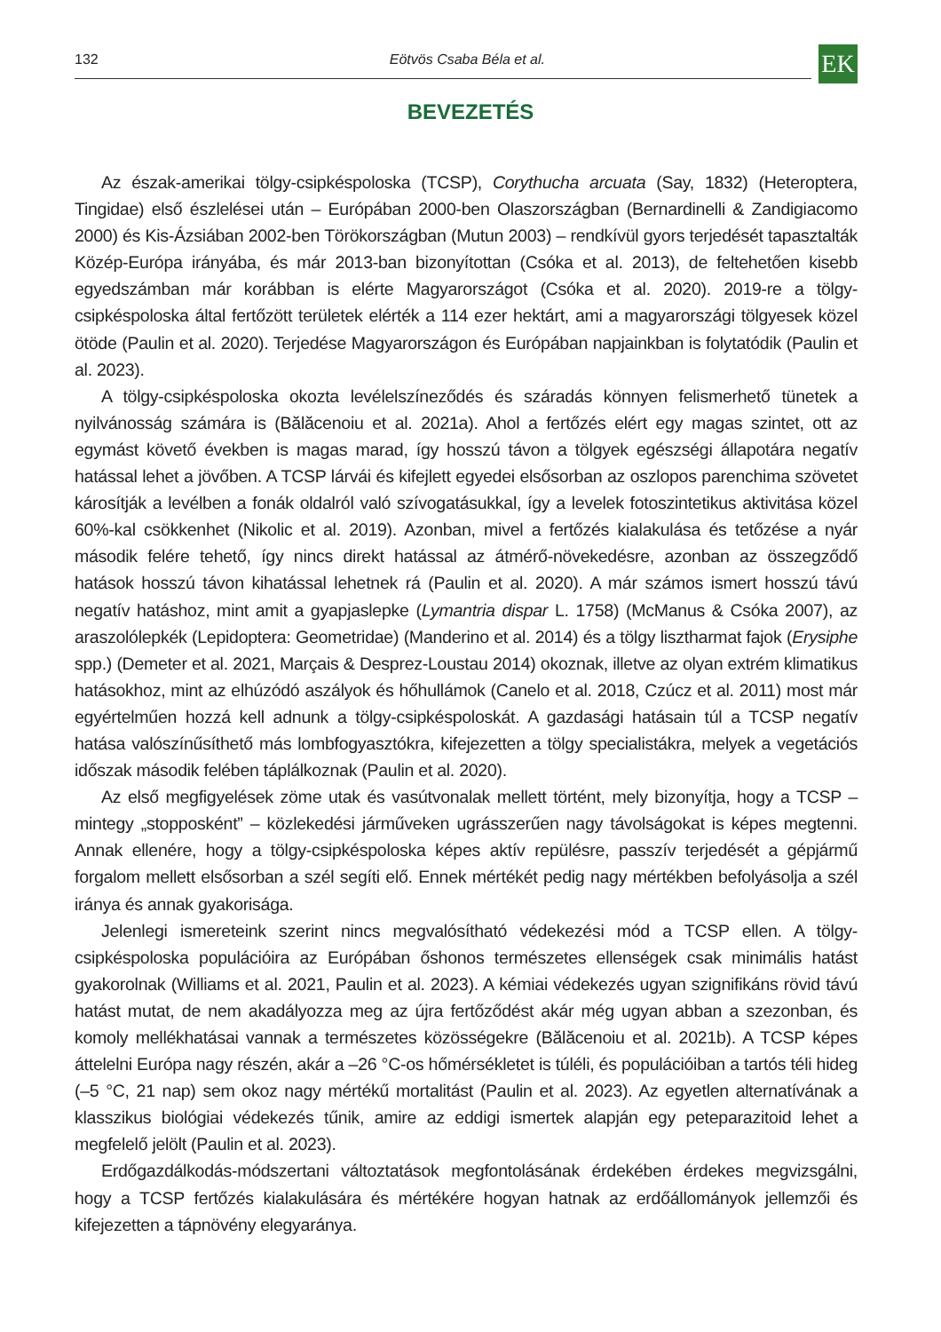132 Eötvös Csaba Béla et al. EK
BEVEZETÉS
Az észak-amerikai tölgy-csipkéspoloska (TCSP), Corythucha arcuata (Say, 1832) (Heteroptera, Tingidae) első észlelései után – Európában 2000-ben Olaszországban (Bernardinelli & Zandigiacomo 2000) és Kis-Ázsiában 2002-ben Törökországban (Mutun 2003) – rendkívül gyors terjedését tapasztalták Közép-Európa irányába, és már 2013-ban bizonyítottan (Csóka et al. 2013), de feltehetően kisebb egyedszámban már korábban is elérte Magyarországot (Csóka et al. 2020). 2019-re a tölgy-csipkéspoloska által fertőzött területek elérték a 114 ezer hektárt, ami a magyarországi tölgyesek közel ötöde (Paulin et al. 2020). Terjedése Magyarországon és Európában napjainkban is folytatódik (Paulin et al. 2023).
A tölgy-csipkéspoloska okozta levélelszíneződés és száradás könnyen felismerhető tünetek a nyilvánosság számára is (Bălăcenoiu et al. 2021a). Ahol a fertőzés elért egy magas szintet, ott az egymást követő években is magas marad, így hosszú távon a tölgyek egészségi állapotára negatív hatással lehet a jövőben. A TCSP lárvái és kifejlett egyedei elsősorban az oszlopos parenchima szövetet károsítják a levélben a fonák oldalról való szívogatásukkal, így a levelek fotoszintetikus aktivitása közel 60%-kal csökkenhet (Nikolic et al. 2019). Azonban, mivel a fertőzés kialakulása és tetőzése a nyár második felére tehető, így nincs direkt hatással az átmérő-növekedésre, azonban az összegződő hatások hosszú távon kihatással lehetnek rá (Paulin et al. 2020). A már számos ismert hosszú távú negatív hatáshoz, mint amit a gyapjaslepke (Lymantria dispar L. 1758) (McManus & Csóka 2007), az araszolólepkék (Lepidoptera: Geometridae) (Manderino et al. 2014) és a tölgy lisztharmat fajok (Erysiphe spp.) (Demeter et al. 2021, Marçais & Desprez-Loustau 2014) okoznak, illetve az olyan extrém klimatikus hatásokhoz, mint az elhúzódó aszályok és hőhullámok (Canelo et al. 2018, Czúcz et al. 2011) most már egyértelműen hozzá kell adnunk a tölgy-csipkéspoloskát. A gazdasági hatásain túl a TCSP negatív hatása valószínűsíthető más lombfogyasztókra, kifejezetten a tölgy specialistákra, melyek a vegetációs időszak második felében táplálkoznak (Paulin et al. 2020).
Az első megfigyelések zöme utak és vasútvonalak mellett történt, mely bizonyítja, hogy a TCSP – mintegy „stopposként” – közlekedési járműveken ugrásszerűen nagy távolságokat is képes megtenni. Annak ellenére, hogy a tölgy-csipkéspoloska képes aktív repülésre, passzív terjedését a gépjármű forgalom mellett elsősorban a szél segíti elő. Ennek mértékét pedig nagy mértékben befolyásolja a szél iránya és annak gyakorisága.
Jelenlegi ismereteink szerint nincs megvalósítható védekezési mód a TCSP ellen. A tölgy-csipkéspoloska populációira az Európában őshonos természetes ellenségek csak minimális hatást gyakorolnak (Williams et al. 2021, Paulin et al. 2023). A kémiai védekezés ugyan szignifikáns rövid távú hatást mutat, de nem akadályozza meg az újra fertőződést akár még ugyan abban a szezonban, és komoly mellékhatásai vannak a természetes közösségekre (Bălăcenoiu et al. 2021b). A TCSP képes áttelelni Európa nagy részén, akár a –26 °C-os hőmérsékletet is túléli, és populációiban a tartós téli hideg (–5 °C, 21 nap) sem okoz nagy mértékű mortalitást (Paulin et al. 2023). Az egyetlen alternatívának a klasszikus biológiai védekezés tűnik, amire az eddigi ismertek alapján egy peteparazitoid lehet a megfelelő jelölt (Paulin et al. 2023).
Erdőgazdálkodás-módszertani változtatások megfontolásának érdekében érdekes megvizsgálni, hogy a TCSP fertőzés kialakulására és mértékére hogyan hatnak az erdőállományok jellemzői és kifejezetten a tápnövény elegyaránya.